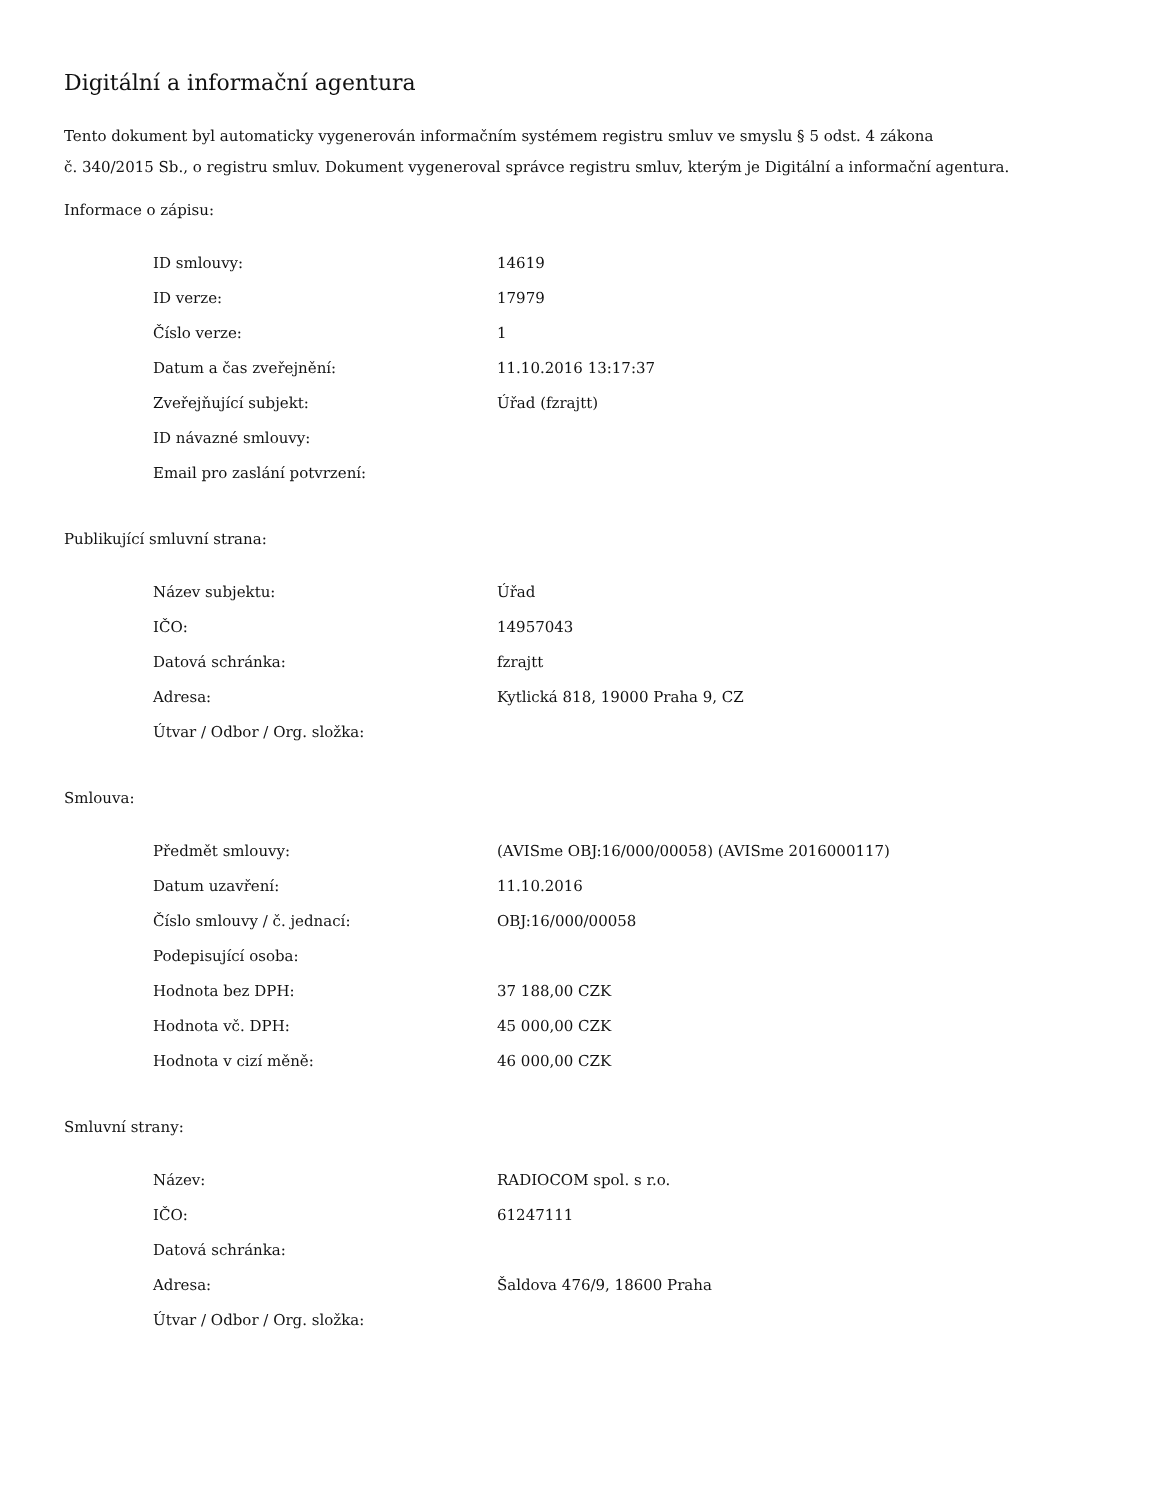Digitální a informační agentura
Tento dokument byl automaticky vygenerován informačním systémem registru smluv ve smyslu § 5 odst. 4 zákona
č. 340/2015 Sb., o registru smluv. Dokument vygeneroval správce registru smluv, kterým je Digitální a informační agentura.
Informace o zápisu:
| ID smlouvy: | 14619 |
| ID verze: | 17979 |
| Číslo verze: | 1 |
| Datum a čas zveřejnění: | 11.10.2016 13:17:37 |
| Zveřejňující subjekt: | Úřad (fzrajtt) |
| ID návazné smlouvy: | |
| Email pro zaslání potvrzení: | |
Publikující smluvní strana:
| Název subjektu: | Úřad |
| IČO: | 14957043 |
| Datová schránka: | fzrajtt |
| Adresa: | Kytlická 818, 19000 Praha 9, CZ |
| Útvar / Odbor / Org. složka: | |
Smlouva:
| Předmět smlouvy: | (AVISme OBJ:16/000/00058) (AVISme 2016000117) |
| Datum uzavření: | 11.10.2016 |
| Číslo smlouvy / č. jednací: | OBJ:16/000/00058 |
| Podepisující osoba: | |
| Hodnota bez DPH: | 37 188,00 CZK |
| Hodnota vč. DPH: | 45 000,00 CZK |
| Hodnota v cizí měně: | 46 000,00 CZK |
Smluvní strany:
| Název: | RADIOCOM spol. s r.o. |
| IČO: | 61247111 |
| Datová schránka: | |
| Adresa: | Šaldova 476/9, 18600 Praha |
| Útvar / Odbor / Org. složka: | |